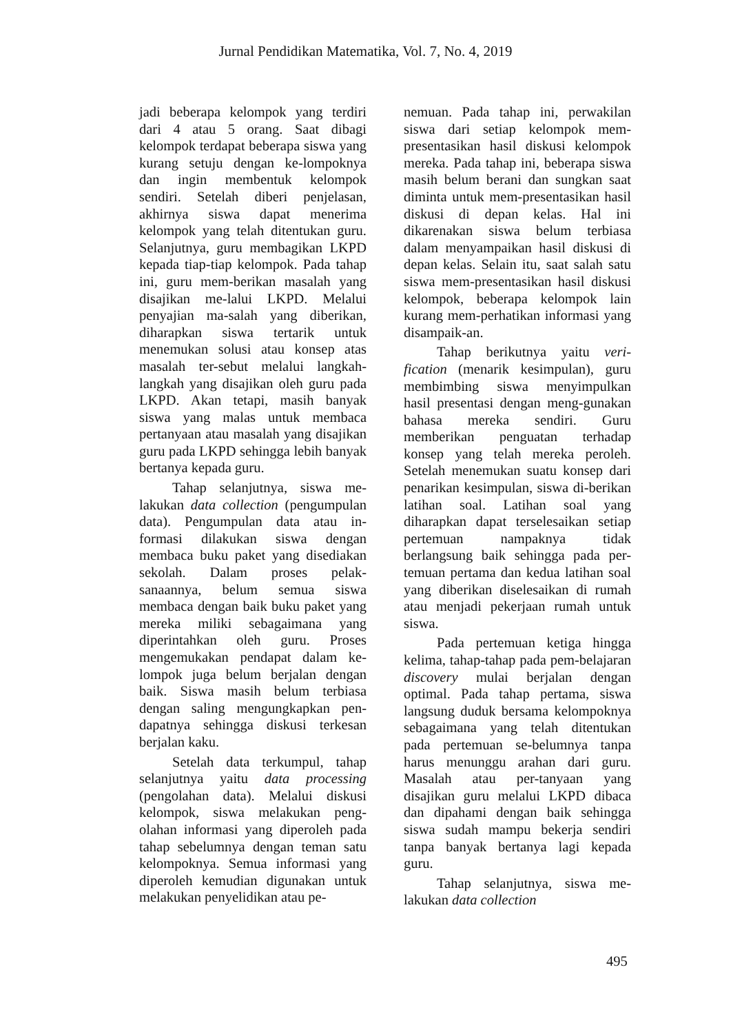Jurnal Pendidikan Matematika, Vol. 7, No. 4, 2019
jadi beberapa kelompok yang terdiri dari 4 atau 5 orang. Saat dibagi kelompok terdapat beberapa siswa yang kurang setuju dengan ke-lompoknya dan ingin membentuk kelompok sendiri. Setelah diberi penjelasan, akhirnya siswa dapat menerima kelompok yang telah ditentukan guru. Selanjutnya, guru membagikan LKPD kepada tiap-tiap kelompok. Pada tahap ini, guru mem-berikan masalah yang disajikan me-lalui LKPD. Melalui penyajian ma-salah yang diberikan, diharapkan siswa tertarik untuk menemukan solusi atau konsep atas masalah ter-sebut melalui langkah-langkah yang disajikan oleh guru pada LKPD. Akan tetapi, masih banyak siswa yang malas untuk membaca pertanyaan atau masalah yang disajikan guru pada LKPD sehingga lebih banyak bertanya kepada guru.
Tahap selanjutnya, siswa me-lakukan data collection (pengumpulan data). Pengumpulan data atau in-formasi dilakukan siswa dengan membaca buku paket yang disediakan sekolah. Dalam proses pelak-sanaannya, belum semua siswa membaca dengan baik buku paket yang mereka miliki sebagaimana yang diperintahkan oleh guru. Proses mengemukakan pendapat dalam ke-lompok juga belum berjalan dengan baik. Siswa masih belum terbiasa dengan saling mengungkapkan pen-dapatnya sehingga diskusi terkesan berjalan kaku.
Setelah data terkumpul, tahap selanjutnya yaitu data processing (pengolahan data). Melalui diskusi kelompok, siswa melakukan peng-olahan informasi yang diperoleh pada tahap sebelumnya dengan teman satu kelompoknya. Semua informasi yang diperoleh kemudian digunakan untuk melakukan penyelidikan atau pe-
nemuan. Pada tahap ini, perwakilan siswa dari setiap kelompok mem-presentasikan hasil diskusi kelompok mereka. Pada tahap ini, beberapa siswa masih belum berani dan sungkan saat diminta untuk mem-presentasikan hasil diskusi di depan kelas. Hal ini dikarenakan siswa belum terbiasa dalam menyampaikan hasil diskusi di depan kelas. Selain itu, saat salah satu siswa mem-presentasikan hasil diskusi kelompok, beberapa kelompok lain kurang mem-perhatikan informasi yang disampaik-an.
Tahap berikutnya yaitu veri-fication (menarik kesimpulan), guru membimbing siswa menyimpulkan hasil presentasi dengan meng-gunakan bahasa mereka sendiri. Guru memberikan penguatan terhadap konsep yang telah mereka peroleh. Setelah menemukan suatu konsep dari penarikan kesimpulan, siswa di-berikan latihan soal. Latihan soal yang diharapkan dapat terselesaikan setiap pertemuan nampaknya tidak berlangsung baik sehingga pada per-temuan pertama dan kedua latihan soal yang diberikan diselesaikan di rumah atau menjadi pekerjaan rumah untuk siswa.
Pada pertemuan ketiga hingga kelima, tahap-tahap pada pem-belajaran discovery mulai berjalan dengan optimal. Pada tahap pertama, siswa langsung duduk bersama kelompoknya sebagaimana yang telah ditentukan pada pertemuan se-belumnya tanpa harus menunggu arahan dari guru. Masalah atau per-tanyaan yang disajikan guru melalui LKPD dibaca dan dipahami dengan baik sehingga siswa sudah mampu bekerja sendiri tanpa banyak bertanya lagi kepada guru.
Tahap selanjutnya, siswa me-lakukan data collection
495